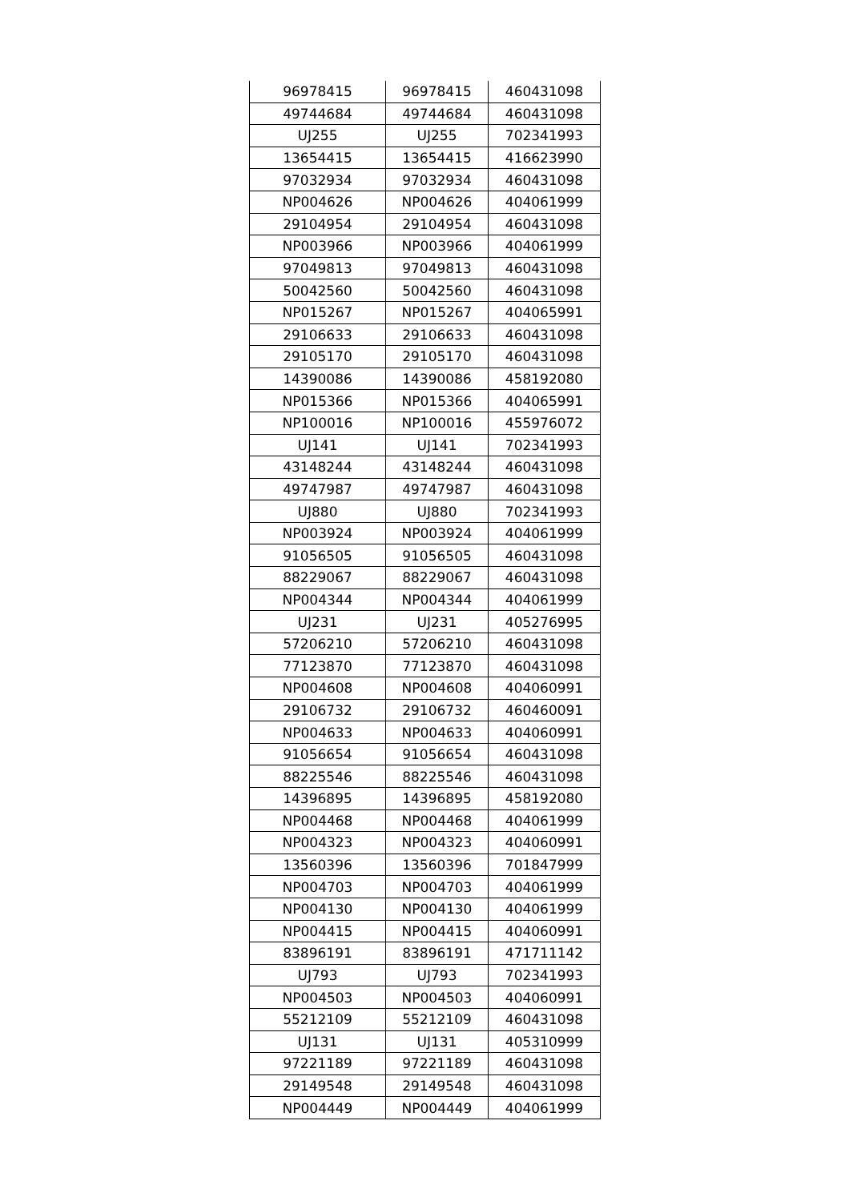| 96978415 | 96978415 | 460431098 |
| 49744684 | 49744684 | 460431098 |
| UJ255 | UJ255 | 702341993 |
| 13654415 | 13654415 | 416623990 |
| 97032934 | 97032934 | 460431098 |
| NP004626 | NP004626 | 404061999 |
| 29104954 | 29104954 | 460431098 |
| NP003966 | NP003966 | 404061999 |
| 97049813 | 97049813 | 460431098 |
| 50042560 | 50042560 | 460431098 |
| NP015267 | NP015267 | 404065991 |
| 29106633 | 29106633 | 460431098 |
| 29105170 | 29105170 | 460431098 |
| 14390086 | 14390086 | 458192080 |
| NP015366 | NP015366 | 404065991 |
| NP100016 | NP100016 | 455976072 |
| UJ141 | UJ141 | 702341993 |
| 43148244 | 43148244 | 460431098 |
| 49747987 | 49747987 | 460431098 |
| UJ880 | UJ880 | 702341993 |
| NP003924 | NP003924 | 404061999 |
| 91056505 | 91056505 | 460431098 |
| 88229067 | 88229067 | 460431098 |
| NP004344 | NP004344 | 404061999 |
| UJ231 | UJ231 | 405276995 |
| 57206210 | 57206210 | 460431098 |
| 77123870 | 77123870 | 460431098 |
| NP004608 | NP004608 | 404060991 |
| 29106732 | 29106732 | 460460091 |
| NP004633 | NP004633 | 404060991 |
| 91056654 | 91056654 | 460431098 |
| 88225546 | 88225546 | 460431098 |
| 14396895 | 14396895 | 458192080 |
| NP004468 | NP004468 | 404061999 |
| NP004323 | NP004323 | 404060991 |
| 13560396 | 13560396 | 701847999 |
| NP004703 | NP004703 | 404061999 |
| NP004130 | NP004130 | 404061999 |
| NP004415 | NP004415 | 404060991 |
| 83896191 | 83896191 | 471711142 |
| UJ793 | UJ793 | 702341993 |
| NP004503 | NP004503 | 404060991 |
| 55212109 | 55212109 | 460431098 |
| UJ131 | UJ131 | 405310999 |
| 97221189 | 97221189 | 460431098 |
| 29149548 | 29149548 | 460431098 |
| NP004449 | NP004449 | 404061999 |